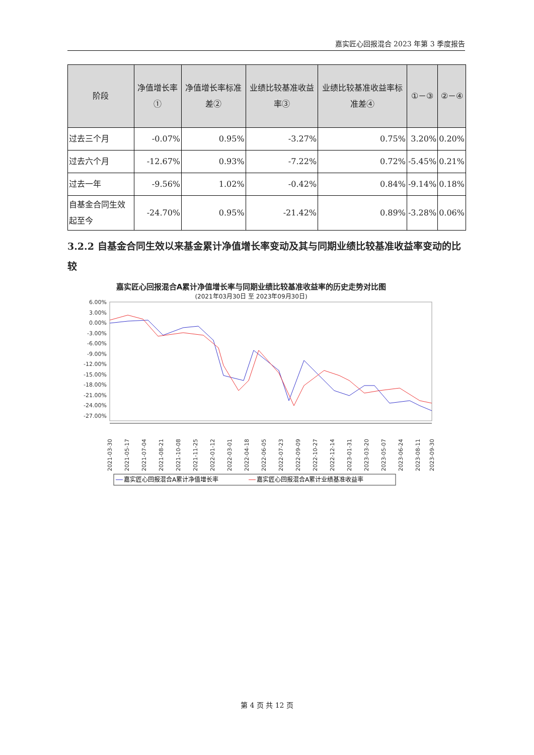嘉实匠心回报混合 2023 年第 3 季度报告
| 阶段 | 净值增长率① | 净值增长率标准差② | 业绩比较基准收益率③ | 业绩比较基准收益率标准差④ | ①－③ | ②－④ |
| --- | --- | --- | --- | --- | --- | --- |
| 过去三个月 | -0.07% | 0.95% | -3.27% | 0.75% | 3.20% | 0.20% |
| 过去六个月 | -12.67% | 0.93% | -7.22% | 0.72% | -5.45% | 0.21% |
| 过去一年 | -9.56% | 1.02% | -0.42% | 0.84% | -9.14% | 0.18% |
| 自基金合同生效起至今 | -24.70% | 0.95% | -21.42% | 0.89% | -3.28% | 0.06% |
3.2.2 自基金合同生效以来基金累计净值增长率变动及其与同期业绩比较基准收益率变动的比较
嘉实匠心回报混合A累计净值增长率与同期业绩比较基准收益率的历史走势对比图
(2021年03月30日 至 2023年09月30日)
6.00%
3.00%
0.00%
-3.00%
-6.00%
-9.00%
-12.00%
-15.00%
-18.00%
-21.00%
-24.00%
-27.00%
2021-03-30
2021-05-17
2021-07-04
2021-08-21
2021-10-08
2021-11-25
2022-01-12
2022-03-01
2022-04-18
2022-06-05
2022-07-23
2022-09-09
2022-10-27
2022-12-14
2023-01-31
2023-03-20
2023-05-07
2023-06-24
2023-08-11
2023-09-30
嘉实匠心回报混合A累计净值增长率
嘉实匠心回报混合A累计业绩基准收益率
第 4 页 共 12 页